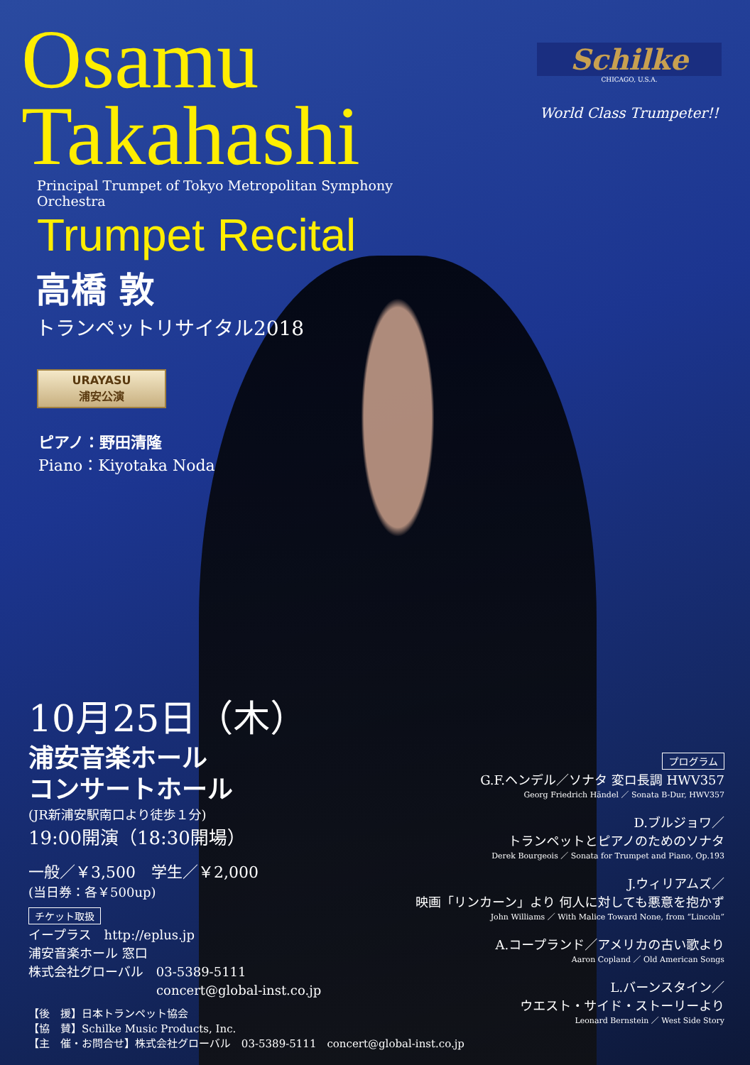Osamu
Takahashi
Principal Trumpet of Tokyo Metropolitan Symphony Orchestra
Trumpet Recital
高橋 敦
トランペットリサイタル2018
URAYASU
浦安公演
ピアノ：野田清隆
Piano：Kiyotaka Noda
Schilke
CHICAGO, U.S.A.
World Class Trumpeter!!
10月25日（木）
浦安音楽ホール
コンサートホール
(JR新浦安駅南口より徒歩１分)
19:00開演（18:30開場）
一般／￥3,500　学生／￥2,000
(当日券：各￥500up)
チケット取扱
イープラス　http://eplus.jp
浦安音楽ホール 窓口
株式会社グローバル　03-5389-5111
　　　　　　　　　　concert@global-inst.co.jp
【後　援】日本トランペット協会
【協　賛】Schilke Music Products, Inc.
【主　催・お問合せ】株式会社グローバル　03-5389-5111　concert@global-inst.co.jp
プログラム
G.F.ヘンデル／ソナタ 変ロ長調 HWV357
Georg Friedrich Händel ／ Sonata B-Dur, HWV357
D.ブルジョワ／
トランペットとピアノのためのソナタ
Derek Bourgeois ／ Sonata for Trumpet and Piano, Op.193
J.ウィリアムズ／
映画「リンカーン」より 何人に対しても悪意を抱かず
John Williams ／ With Malice Toward None, from “Lincoln”
A.コープランド／アメリカの古い歌より
Aaron Copland ／ Old American Songs
L.バーンスタイン／
ウエスト・サイド・ストーリーより
Leonard Bernstein ／ West Side Story